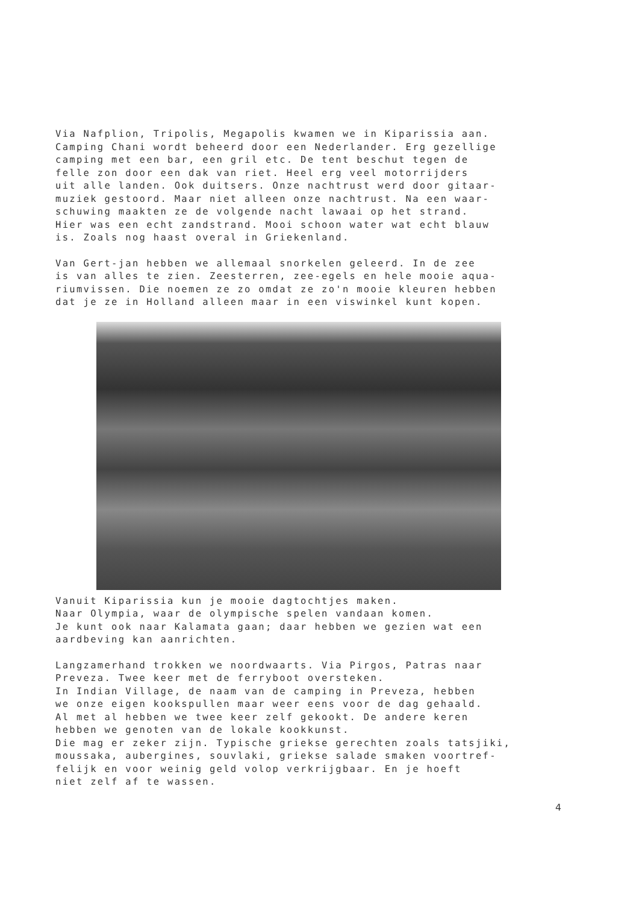Via Nafplion, Tripolis, Megapolis kwamen we in Kiparissia aan. Camping Chani wordt beheerd door een Nederlander. Erg gezellige camping met een bar, een gril etc. De tent beschut tegen de felle zon door een dak van riet. Heel erg veel motorrijders uit alle landen. Ook duitsers. Onze nachtrust werd door gitaar- muziek gestoord. Maar niet alleen onze nachtrust. Na een waar- schuwing maakten ze de volgende nacht lawaai op het strand. Hier was een echt zandstrand. Mooi schoon water wat echt blauw is. Zoals nog haast overal in Griekenland.
Van Gert-jan hebben we allemaal snorkelen geleerd. In de zee is van alles te zien. Zeesterren, zee-egels en hele mooie aqua- riumvissen. Die noemen ze zo omdat ze zo'n mooie kleuren hebben dat je ze in Holland alleen maar in een viswinkel kunt kopen.
Vanuit Kiparissia kun je mooie dagtochtjes maken. Naar Olympia, waar de olympische spelen vandaan komen. Je kunt ook naar Kalamata gaan; daar hebben we gezien wat een aardbeving kan aanrichten.
Langzamerhand trokken we noordwaarts. Via Pirgos, Patras naar Preveza. Twee keer met de ferryboot oversteken. In Indian Village, de naam van de camping in Preveza, hebben we onze eigen kookspullen maar weer eens voor de dag gehaald. Al met al hebben we twee keer zelf gekookt. De andere keren hebben we genoten van de lokale kookkunst. Die mag er zeker zijn. Typische griekse gerechten zoals tatsjiki, moussaka, aubergines, souvlaki, griekse salade smaken voortref- felijk en voor weinig geld volop verkrijgbaar. En je hoeft niet zelf af te wassen.
4